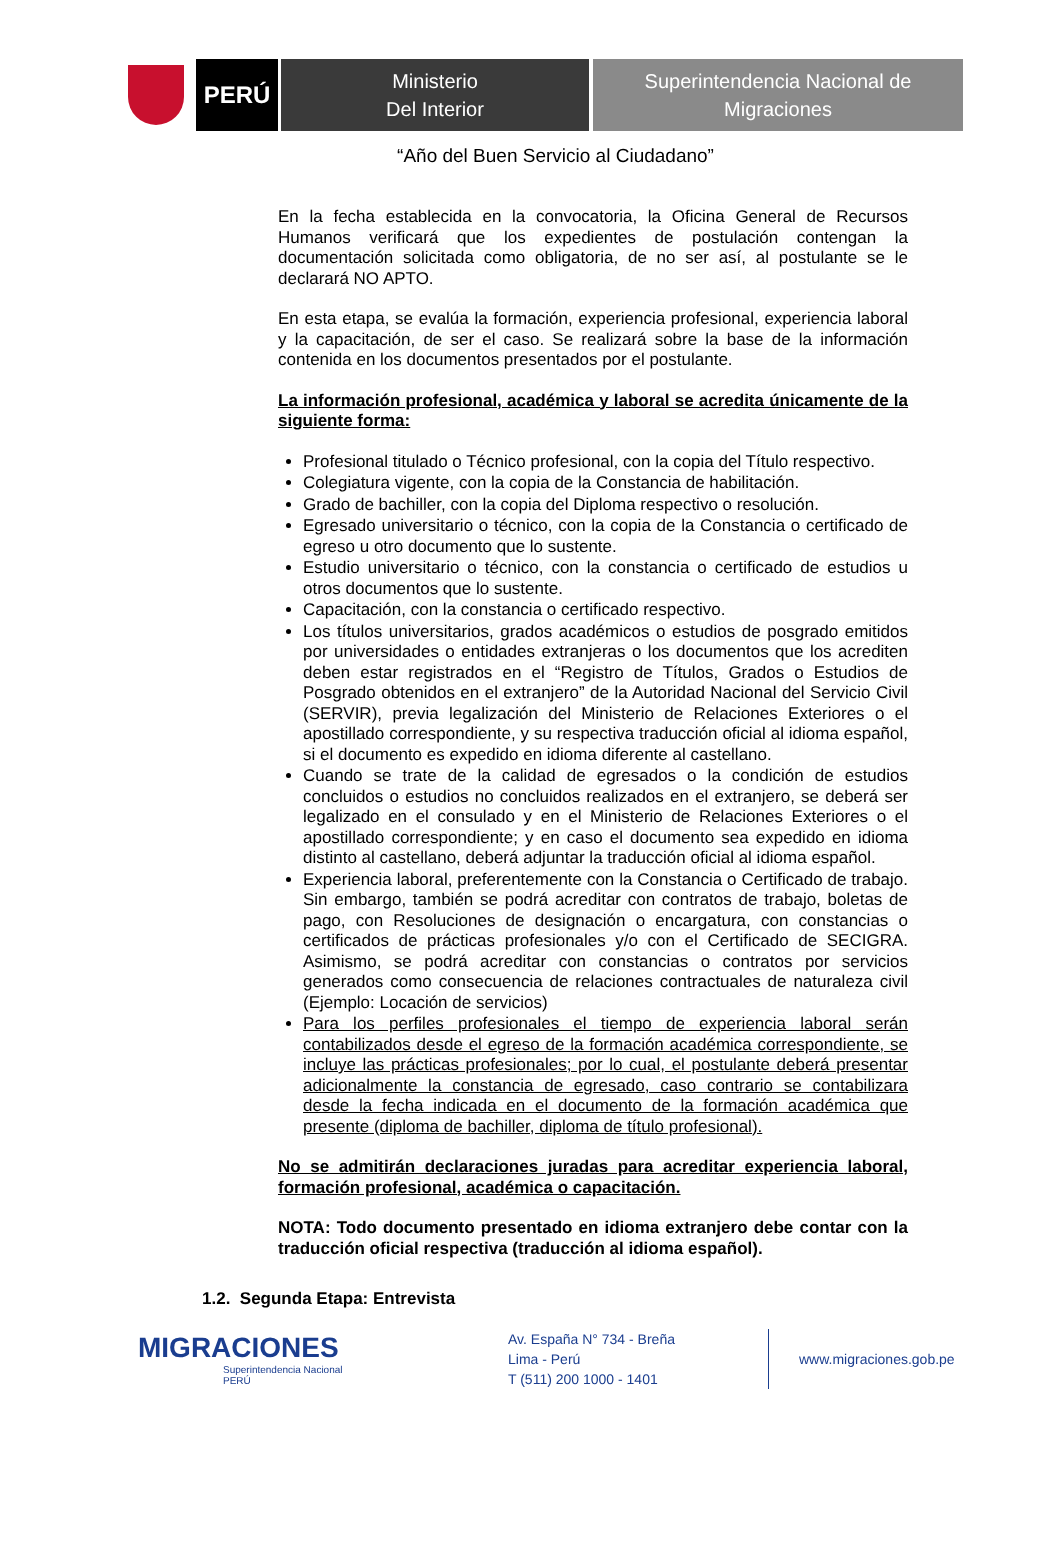PERÚ
Ministerio
Del Interior
Superintendencia Nacional de
Migraciones
“Año del Buen Servicio al Ciudadano”
En la fecha establecida en la convocatoria, la Oficina General de Recursos Humanos verificará que los expedientes de postulación contengan la documentación solicitada como obligatoria, de no ser así, al postulante se le declarará NO APTO.
En esta etapa, se evalúa la formación, experiencia profesional, experiencia laboral y la capacitación, de ser el caso. Se realizará sobre la base de la información contenida en los documentos presentados por el postulante.
La información profesional, académica y laboral se acredita únicamente de la siguiente forma:
Profesional titulado o Técnico profesional, con la copia del Título respectivo.
Colegiatura vigente, con la copia de la Constancia de habilitación.
Grado de bachiller, con la copia del Diploma respectivo o resolución.
Egresado universitario o técnico, con la copia de la Constancia o certificado de egreso u otro documento que lo sustente.
Estudio universitario o técnico, con la constancia o certificado de estudios u otros documentos que lo sustente.
Capacitación, con la constancia o certificado respectivo.
Los títulos universitarios, grados académicos o estudios de posgrado emitidos por universidades o entidades extranjeras o los documentos que los acrediten deben estar registrados en el “Registro de Títulos, Grados o Estudios de Posgrado obtenidos en el extranjero” de la Autoridad Nacional del Servicio Civil (SERVIR), previa legalización del Ministerio de Relaciones Exteriores o el apostillado correspondiente, y su respectiva traducción oficial al idioma español, si el documento es expedido en idioma diferente al castellano.
Cuando se trate de la calidad de egresados o la condición de estudios concluidos o estudios no concluidos realizados en el extranjero, se deberá ser legalizado en el consulado y en el Ministerio de Relaciones Exteriores o el apostillado correspondiente; y en caso el documento sea expedido en idioma distinto al castellano, deberá adjuntar la traducción oficial al idioma español.
Experiencia laboral, preferentemente con la Constancia o Certificado de trabajo. Sin embargo, también se podrá acreditar con contratos de trabajo, boletas de pago, con Resoluciones de designación o encargatura, con constancias o certificados de prácticas profesionales y/o con el Certificado de SECIGRA. Asimismo, se podrá acreditar con constancias o contratos por servicios generados como consecuencia de relaciones contractuales de naturaleza civil (Ejemplo: Locación de servicios)
Para los perfiles profesionales el tiempo de experiencia laboral serán contabilizados desde el egreso de la formación académica correspondiente, se incluye las prácticas profesionales; por lo cual, el postulante deberá presentar adicionalmente la constancia de egresado, caso contrario se contabilizara desde la fecha indicada en el documento de la formación académica que presente (diploma de bachiller, diploma de título profesional).
No se admitirán declaraciones juradas para acreditar experiencia laboral, formación profesional, académica o capacitación.
NOTA: Todo documento presentado en idioma extranjero debe contar con la traducción oficial respectiva (traducción al idioma español).
1.2. Segunda Etapa: Entrevista
MIGRACIONES
Superintendencia Nacional
PERÚ
Av. España N° 734 - Breña
Lima - Perú
T (511) 200 1000 - 1401
www.migraciones.gob.pe